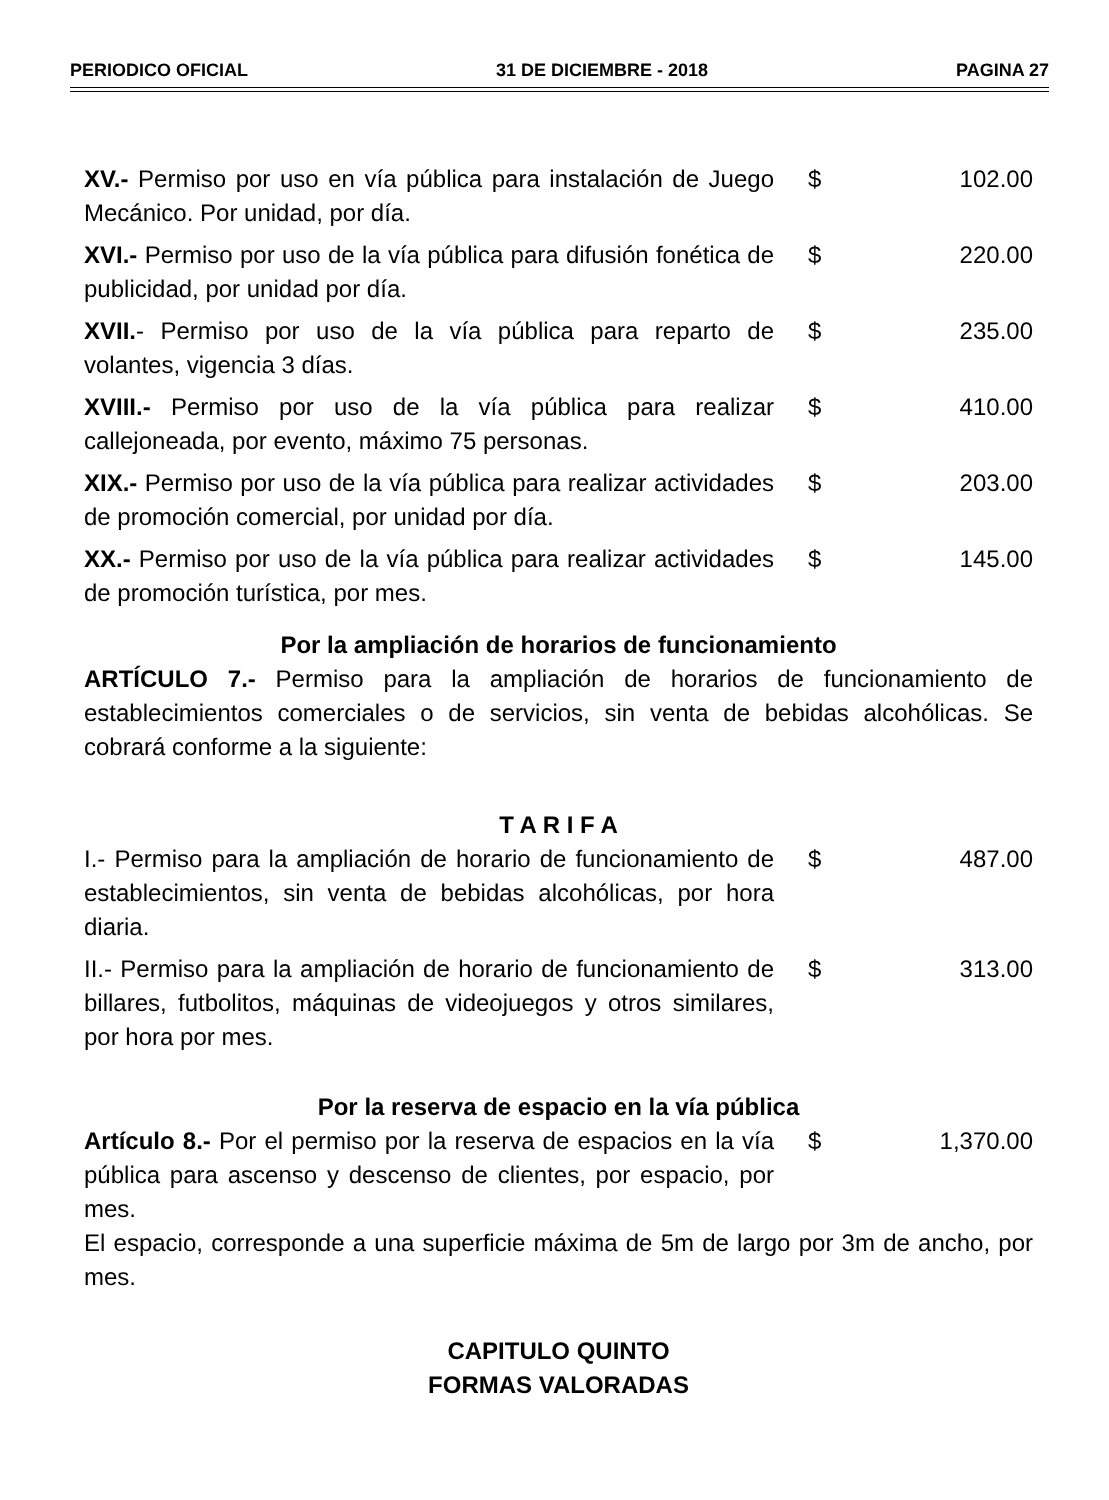PERIODICO OFICIAL 31 DE DICIEMBRE - 2018 PAGINA 27
| XV.- Permiso por uso en vía pública para instalación de Juego Mecánico. Por unidad, por día. | $ | 102.00 |
| XVI.- Permiso por uso de la vía pública para difusión fonética de publicidad, por unidad por día. | $ | 220.00 |
| XVII. - Permiso por uso de la vía pública para reparto de volantes, vigencia 3 días. | $ | 235.00 |
| XVIII.- Permiso por uso de la vía pública para realizar callejoneada, por evento, máximo 75 personas. | $ | 410.00 |
| XIX.- Permiso por uso de la vía pública para realizar actividades de promoción comercial, por unidad por día. | $ | 203.00 |
| XX.- Permiso por uso de la vía pública para realizar actividades de promoción turística, por mes. | $ | 145.00 |
Por la ampliación de horarios de funcionamiento
ARTÍCULO 7.- Permiso para la ampliación de horarios de funcionamiento de establecimientos comerciales o de servicios, sin venta de bebidas alcohólicas. Se cobrará conforme a la siguiente:
T A R I F A
| I.- Permiso para la ampliación de horario de funcionamiento de establecimientos, sin venta de bebidas alcohólicas, por hora diaria. | $ | 487.00 |
| II.- Permiso para la ampliación de horario de funcionamiento de billares, futbolitos, máquinas de videojuegos y otros similares, por hora por mes. | $ | 313.00 |
Por la reserva de espacio en la vía pública
| Artículo 8.- Por el permiso por la reserva de espacios en la vía pública para ascenso y descenso de clientes, por espacio, por mes. | $ | 1,370.00 |
El espacio, corresponde a una superficie máxima de 5m de largo por 3m de ancho, por mes.
CAPITULO QUINTO
FORMAS VALORADAS